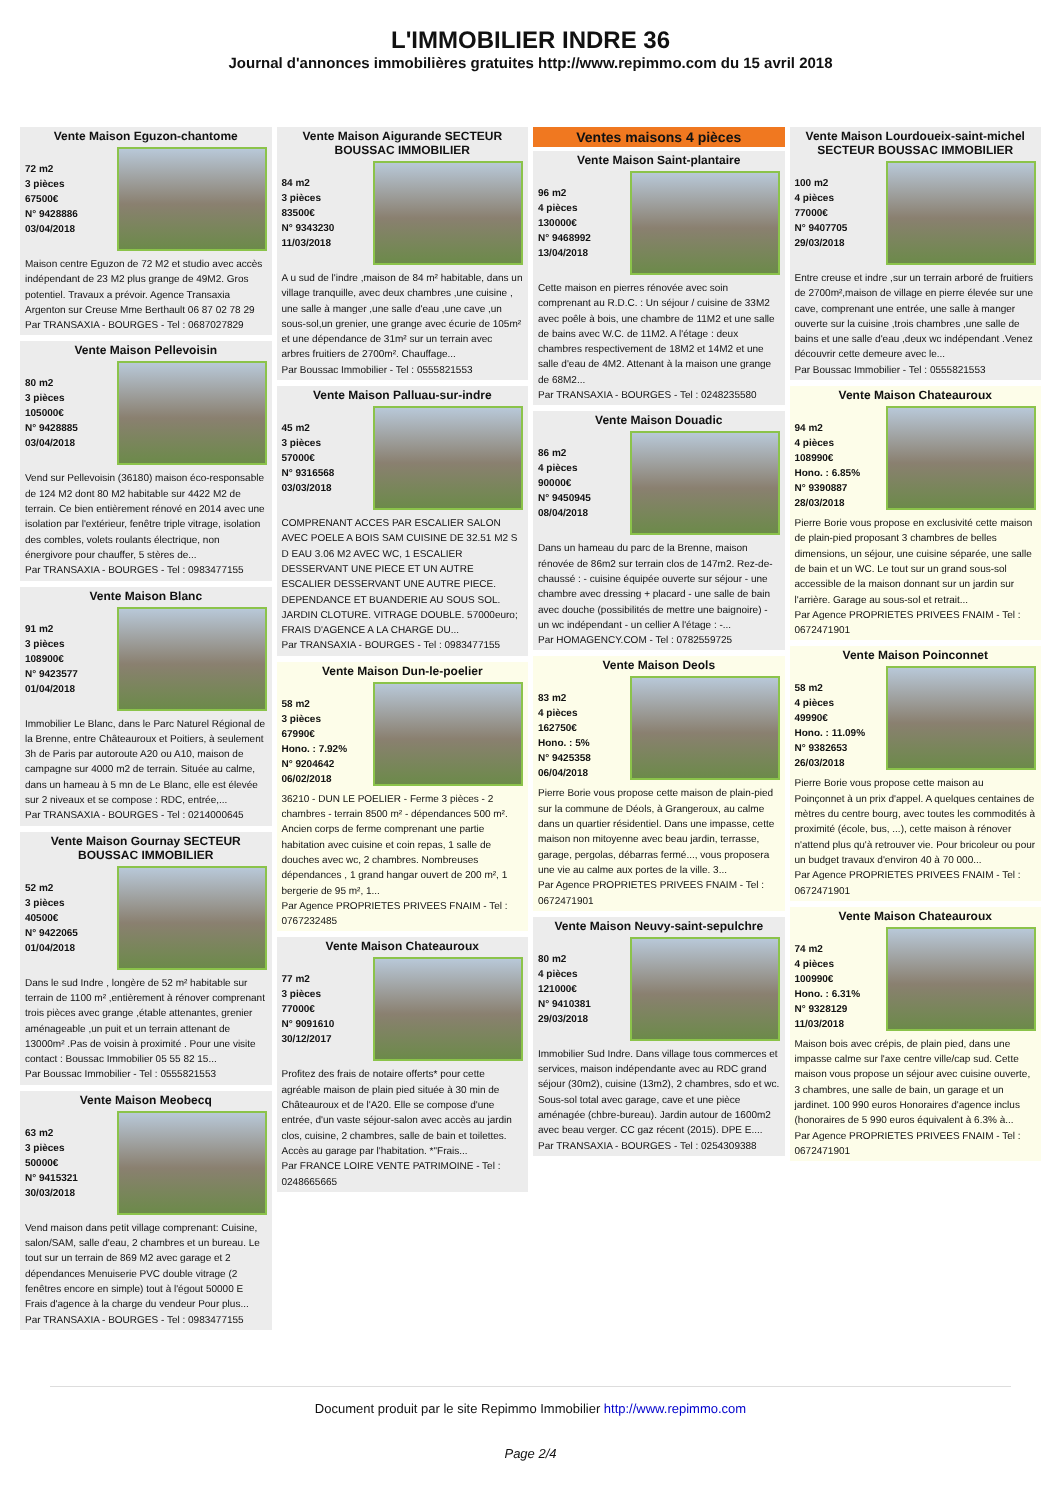L'IMMOBILIER INDRE 36
Journal d'annonces immobilières gratuites http://www.repimmo.com du 15 avril 2018
Vente Maison Eguzon-chantome
72 m2
3 pièces
67500€
N° 9428886
03/04/2018
Maison centre Eguzon de 72 M2 et studio avec accès indépendant de 23 M2 plus grange de 49M2. Gros potentiel. Travaux a prévoir. Agence Transaxia Argenton sur Creuse Mme Berthault 06 87 02 78 29
Par TRANSAXIA - BOURGES - Tel : 0687027829
Vente Maison Pellevoisin
80 m2
3 pièces
105000€
N° 9428885
03/04/2018
Vend sur Pellevoisin (36180) maison éco-responsable de 124 M2 dont 80 M2 habitable sur 4422 M2 de terrain. Ce bien entièrement rénové en 2014 avec une isolation par l'extérieur, fenêtre triple vitrage, isolation des combles, volets roulants électrique, non énergivore pour chauffer, 5 stères de...
Par TRANSAXIA - BOURGES - Tel : 0983477155
Vente Maison Blanc
91 m2
3 pièces
108900€
N° 9423577
01/04/2018
Immobilier Le Blanc, dans le Parc Naturel Régional de la Brenne, entre Châteauroux et Poitiers, à seulement 3h de Paris par autoroute A20 ou A10, maison de campagne sur 4000 m2 de terrain. Située au calme, dans un hameau à 5 mn de Le Blanc, elle est élevée sur 2 niveaux et se compose : RDC, entrée,...
Par TRANSAXIA - BOURGES - Tel : 0214000645
Vente Maison Gournay SECTEUR BOUSSAC IMMOBILIER
52 m2
3 pièces
40500€
N° 9422065
01/04/2018
Dans le sud Indre , longère de 52 m² habitable sur terrain de 1100 m² ,entièrement à rénover comprenant trois pièces avec grange ,étable attenantes, grenier aménageable ,un puit et un terrain attenant de 13000m² .Pas de voisin à proximité . Pour une visite contact : Boussac Immobilier 05 55 82 15...
Par Boussac Immobilier - Tel : 0555821553
Vente Maison Meobecq
63 m2
3 pièces
50000€
N° 9415321
30/03/2018
Vend maison dans petit village comprenant: Cuisine, salon/SAM, salle d'eau, 2 chambres et un bureau. Le tout sur un terrain de 869 M2 avec garage et 2 dépendances Menuiserie PVC double vitrage (2 fenêtres encore en simple) tout à l'égout 50000 E Frais d'agence à la charge du vendeur Pour plus...
Par TRANSAXIA - BOURGES - Tel : 0983477155
Vente Maison Aigurande SECTEUR BOUSSAC IMMOBILIER
84 m2
3 pièces
83500€
N° 9343230
11/03/2018
A u sud de l'indre ,maison de 84 m² habitable, dans un village tranquille, avec deux chambres ,une cuisine , une salle à manger ,une salle d'eau ,une cave ,un sous-sol,un grenier, une grange avec écurie de 105m² et une dépendance de 31m² sur un terrain avec arbres fruitiers de 2700m². Chauffage...
Par Boussac Immobilier - Tel : 0555821553
Vente Maison Palluau-sur-indre
45 m2
3 pièces
57000€
N° 9316568
03/03/2018
COMPRENANT ACCES PAR ESCALIER SALON AVEC POELE A BOIS SAM CUISINE DE 32.51 M2 S D EAU 3.06 M2 AVEC WC, 1 ESCALIER DESSERVANT UNE PIECE ET UN AUTRE ESCALIER DESSERVANT UNE AUTRE PIECE. DEPENDANCE ET BUANDERIE AU SOUS SOL. JARDIN CLOTURE. VITRAGE DOUBLE. 57000euro; FRAIS D'AGENCE A LA CHARGE DU...
Par TRANSAXIA - BOURGES - Tel : 0983477155
Vente Maison Dun-le-poelier
58 m2
3 pièces
67990€
Hono. : 7.92%
N° 9204642
06/02/2018
36210 - DUN LE POELIER - Ferme 3 pièces - 2 chambres - terrain 8500 m² - dépendances 500 m². Ancien corps de ferme comprenant une partie habitation avec cuisine et coin repas, 1 salle de douches avec wc, 2 chambres. Nombreuses dépendances , 1 grand hangar ouvert de 200 m², 1 bergerie de 95 m², 1...
Par Agence PROPRIETES PRIVEES FNAIM - Tel : 0767232485
Vente Maison Chateauroux
77 m2
3 pièces
77000€
N° 9091610
30/12/2017
Profitez des frais de notaire offerts* pour cette agréable maison de plain pied située à 30 min de Châteauroux et de l'A20. Elle se compose d'une entrée, d'un vaste séjour-salon avec accès au jardin clos, cuisine, 2 chambres, salle de bain et toilettes. Accès au garage par l'habitation. *"Frais...
Par FRANCE LOIRE VENTE PATRIMOINE - Tel : 0248665665
Ventes maisons 4 pièces
Vente Maison Saint-plantaire
96 m2
4 pièces
130000€
N° 9468992
13/04/2018
Cette maison en pierres rénovée avec soin comprenant au R.D.C. : Un séjour / cuisine de 33M2 avec poêle à bois, une chambre de 11M2 et une salle de bains avec W.C. de 11M2. A l'étage : deux chambres respectivement de 18M2 et 14M2 et une salle d'eau de 4M2. Attenant à la maison une grange de 68M2...
Par TRANSAXIA - BOURGES - Tel : 0248235580
Vente Maison Douadic
86 m2
4 pièces
90000€
N° 9450945
08/04/2018
Dans un hameau du parc de la Brenne, maison rénovée de 86m2 sur terrain clos de 147m2. Rez-de-chaussé : - cuisine équipée ouverte sur séjour - une chambre avec dressing + placard - une salle de bain avec douche (possibilités de mettre une baignoire) - un wc indépendant - un cellier A l'étage : -...
Par HOMAGENCY.COM - Tel : 0782559725
Vente Maison Deols
83 m2
4 pièces
162750€
Hono. : 5%
N° 9425358
06/04/2018
Pierre Borie vous propose cette maison de plain-pied sur la commune de Déols, à Grangeroux, au calme dans un quartier résidentiel. Dans une impasse, cette maison non mitoyenne avec beau jardin, terrasse, garage, pergolas, débarras fermé..., vous proposera une vie au calme aux portes de la ville. 3...
Par Agence PROPRIETES PRIVEES FNAIM - Tel : 0672471901
Vente Maison Neuvy-saint-sepulchre
80 m2
4 pièces
121000€
N° 9410381
29/03/2018
Immobilier Sud Indre. Dans village tous commerces et services, maison indépendante avec au RDC grand séjour (30m2), cuisine (13m2), 2 chambres, sdo et wc. Sous-sol total avec garage, cave et une pièce aménagée (chbre-bureau). Jardin autour de 1600m2 avec beau verger. CC gaz récent (2015). DPE E....
Par TRANSAXIA - BOURGES - Tel : 0254309388
Vente Maison Lourdoueix-saint-michel SECTEUR BOUSSAC IMMOBILIER
100 m2
4 pièces
77000€
N° 9407705
29/03/2018
Entre creuse et indre ,sur un terrain arboré de fruitiers de 2700m²,maison de village en pierre élevée sur une cave, comprenant une entrée, une salle à manger ouverte sur la cuisine ,trois chambres ,une salle de bains et une salle d'eau ,deux wc indépendant .Venez découvrir cette demeure avec le...
Par Boussac Immobilier - Tel : 0555821553
Vente Maison Chateauroux
94 m2
4 pièces
108990€
Hono. : 6.85%
N° 9390887
28/03/2018
Pierre Borie vous propose en exclusivité cette maison de plain-pied proposant 3 chambres de belles dimensions, un séjour, une cuisine séparée, une salle de bain et un WC. Le tout sur un grand sous-sol accessible de la maison donnant sur un jardin sur l'arrière. Garage au sous-sol et retrait...
Par Agence PROPRIETES PRIVEES FNAIM - Tel : 0672471901
Vente Maison Poinconnet
58 m2
4 pièces
49990€
Hono. : 11.09%
N° 9382653
26/03/2018
Pierre Borie vous propose cette maison au Poinçonnet à un prix d'appel. A quelques centaines de mètres du centre bourg, avec toutes les commodités à proximité (école, bus, ...), cette maison à rénover n'attend plus qu'à retrouver vie. Pour bricoleur ou pour un budget travaux d'environ 40 à 70 000...
Par Agence PROPRIETES PRIVEES FNAIM - Tel : 0672471901
Vente Maison Chateauroux
74 m2
4 pièces
100990€
Hono. : 6.31%
N° 9328129
11/03/2018
Maison bois avec crépis, de plain pied, dans une impasse calme sur l'axe centre ville/cap sud. Cette maison vous propose un séjour avec cuisine ouverte, 3 chambres, une salle de bain, un garage et un jardinet. 100 990 euros Honoraires d'agence inclus (honoraires de 5 990 euros équivalent à 6.3% à...
Par Agence PROPRIETES PRIVEES FNAIM - Tel : 0672471901
Document produit par le site Repimmo Immobilier http://www.repimmo.com
Page 2/4